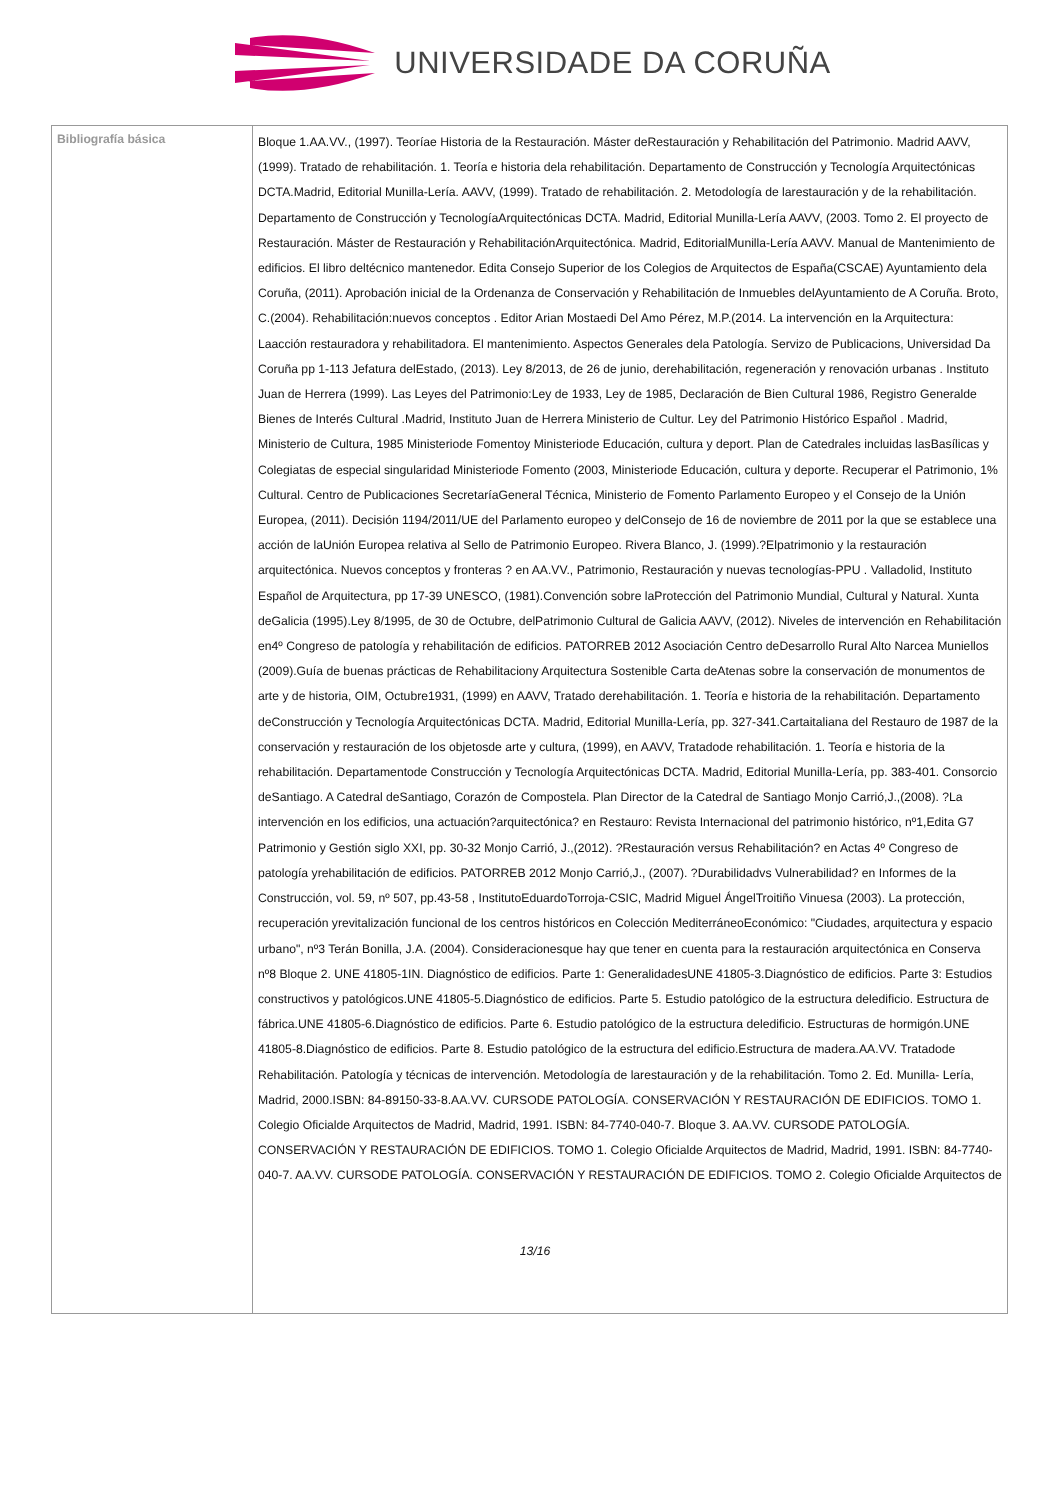UNIVERSIDADE DA CORUÑA
| Bibliografía básica | Bloque 1.AA.VV., (1997). Teoríae Historia de la Restauración. Máster deRestauración y Rehabilitación del Patrimonio. Madrid AAVV, (1999). Tratado de rehabilitación. 1. Teoría e historia dela rehabilitación. Departamento de Construcción y Tecnología Arquitectónicas DCTA.Madrid, Editorial Munilla-Lería. AAVV, (1999). Tratado de rehabilitación. 2. Metodología de larestauración y de la rehabilitación. Departamento de Construcción y TecnologíaArquitectónicas DCTA. Madrid, Editorial Munilla-Lería AAVV, (2003. Tomo 2. El proyecto de Restauración. Máster de Restauración y RehabilitaciónArquitectónica. Madrid, EditorialMunilla-Lería AAVV. Manual de Mantenimiento de edificios. El libro deltécnico mantenedor. Edita Consejo Superior de los Colegios de Arquitectos de España(CSCAE) Ayuntamiento dela Coruña, (2011). Aprobación inicial de la Ordenanza de Conservación y Rehabilitación de Inmuebles delAyuntamiento de A Coruña. Broto, C.(2004). Rehabilitación:nuevos conceptos . Editor Arian Mostaedi Del Amo Pérez, M.P.(2014. La intervención en la Arquitectura: Laacción restauradora y rehabilitadora. El mantenimiento. Aspectos Generales dela Patología. Servizo de Publicacions, Universidad Da Coruña pp 1-113 Jefatura delEstado, (2013). Ley 8/2013, de 26 de junio, derehabilitación, regeneración y renovación urbanas . Instituto Juan de Herrera (1999). Las Leyes del Patrimonio:Ley de 1933, Ley de 1985, Declaración de Bien Cultural 1986, Registro Generalde Bienes de Interés Cultural .Madrid, Instituto Juan de Herrera Ministerio de Cultur. Ley del Patrimonio Histórico Español . Madrid, Ministerio de Cultura, 1985 Ministeriode Fomentoy Ministeriode Educación, cultura y deport. Plan de Catedrales incluidas lasBasílicas y Colegiatas de especial singularidad Ministeriode Fomento (2003, Ministeriode Educación, cultura y deporte. Recuperar el Patrimonio, 1% Cultural. Centro de Publicaciones SecretaríaGeneral Técnica, Ministerio de Fomento Parlamento Europeo y el Consejo de la Unión Europea, (2011). Decisión 1194/2011/UE del Parlamento europeo y delConsejo de 16 de noviembre de 2011 por la que se establece una acción de laUnión Europea relativa al Sello de Patrimonio Europeo. Rivera Blanco, J. (1999).?Elpatrimonio y la restauración arquitectónica. Nuevos conceptos y fronteras ? en AA.VV., Patrimonio, Restauración y nuevas tecnologías-PPU . Valladolid, Instituto Español de Arquitectura, pp 17-39 UNESCO, (1981).Convención sobre laProtección del Patrimonio Mundial, Cultural y Natural. Xunta deGalicia (1995).Ley 8/1995, de 30 de Octubre, delPatrimonio Cultural de Galicia AAVV, (2012). Niveles de intervención en Rehabilitación en4º Congreso de patología y rehabilitación de edificios. PATORREB 2012 Asociación Centro deDesarrollo Rural Alto Narcea Muniellos (2009).Guía de buenas prácticas de Rehabilitaciony Arquitectura Sostenible Carta deAtenas sobre la conservación de monumentos de arte y de historia, OIM, Octubre1931, (1999) en AAVV, Tratado derehabilitación. 1. Teoría e historia de la rehabilitación. Departamento deConstrucción y Tecnología Arquitectónicas DCTA. Madrid, Editorial Munilla-Lería, pp. 327-341.Cartaitaliana del Restauro de 1987 de la conservación y restauración de los objetosde arte y cultura, (1999), en AAVV, Tratadode rehabilitación. 1. Teoría e historia de la rehabilitación. Departamentode Construcción y Tecnología Arquitectónicas DCTA. Madrid, Editorial Munilla-Lería, pp. 383-401. Consorcio deSantiago. A Catedral deSantiago, Corazón de Compostela. Plan Director de la Catedral de Santiago Monjo Carrió,J.,(2008). ?La intervención en los edificios, una actuación?arquitectónica? en Restauro: Revista Internacional del patrimonio histórico, nº1,Edita G7 Patrimonio y Gestión siglo XXI, pp. 30-32 Monjo Carrió, J.,(2012). ?Restauración versus Rehabilitación? en Actas 4º Congreso de patología yrehabilitación de edificios. PATORREB 2012 Monjo Carrió,J., (2007). ?Durabilidadvs Vulnerabilidad? en Informes de la Construcción, vol. 59, nº 507, pp.43-58 , InstitutoEduardoTorroja-CSIC, Madrid Miguel ÁngelTroitiño Vinuesa (2003). La protección, recuperación yrevitalización funcional de los centros históricos en Colección MediterráneoEconómico: "Ciudades, arquitectura y espacio urbano", nº3 Terán Bonilla, J.A. (2004). Consideracionesque hay que tener en cuenta para la restauración arquitectónica en Conserva nº8 Bloque 2. UNE 41805-1IN. Diagnóstico de edificios. Parte 1: GeneralidadesUNE 41805-3.Diagnóstico de edificios. Parte 3: Estudios constructivos y patológicos.UNE 41805-5.Diagnóstico de edificios. Parte 5. Estudio patológico de la estructura deledificio. Estructura de fábrica.UNE 41805-6.Diagnóstico de edificios. Parte 6. Estudio patológico de la estructura deledificio. Estructuras de hormigón.UNE 41805-8.Diagnóstico de edificios. Parte 8. Estudio patológico de la estructura del edificio.Estructura de madera.AA.VV. Tratadode Rehabilitación. Patología y técnicas de intervención. Metodología de larestauración y de la rehabilitación. Tomo 2. Ed. Munilla- Lería, Madrid, 2000.ISBN: 84-89150-33-8.AA.VV. CURSODE PATOLOGÍA. CONSERVACIÓN Y RESTAURACIÓN DE EDIFICIOS. TOMO 1. Colegio Oficialde Arquitectos de Madrid, Madrid, 1991. ISBN: 84-7740-040-7. Bloque 3. AA.VV. CURSODE PATOLOGÍA. CONSERVACIÓN Y RESTAURACIÓN DE EDIFICIOS. TOMO 1. Colegio Oficialde Arquitectos de Madrid, Madrid, 1991. ISBN: 84-7740-040-7. AA.VV. CURSODE PATOLOGÍA. CONSERVACIÓN Y RESTAURACIÓN DE EDIFICIOS. TOMO 2. Colegio Oficialde Arquitectos de 13/16 |